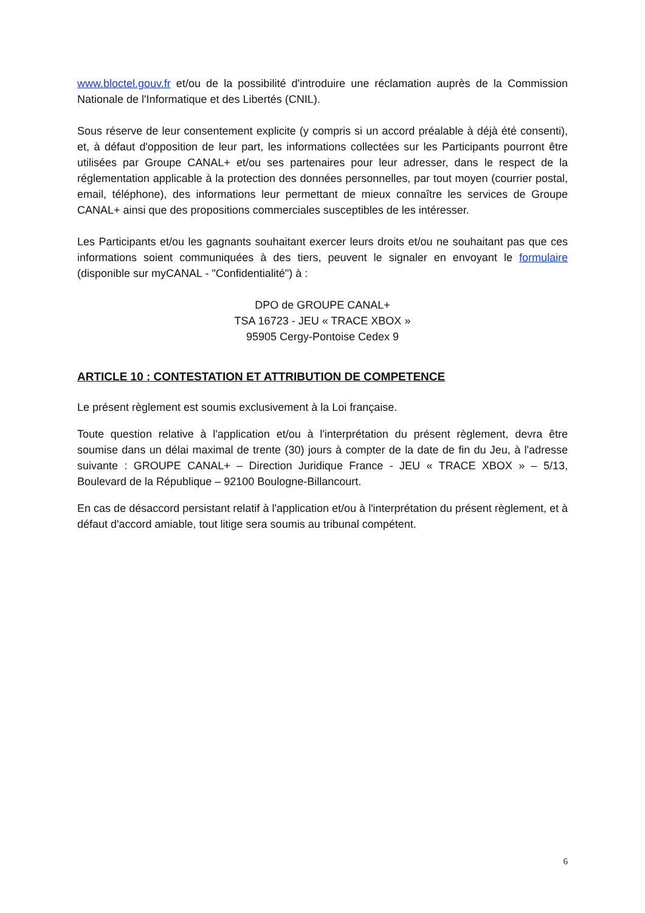www.bloctel.gouv.fr et/ou de la possibilité d'introduire une réclamation auprès de la Commission Nationale de l'Informatique et des Libertés (CNIL).
Sous réserve de leur consentement explicite (y compris si un accord préalable à déjà été consenti), et, à défaut d'opposition de leur part, les informations collectées sur les Participants pourront être utilisées par Groupe CANAL+ et/ou ses partenaires pour leur adresser, dans le respect de la réglementation applicable à la protection des données personnelles, par tout moyen (courrier postal, email, téléphone), des informations leur permettant de mieux connaître les services de Groupe CANAL+ ainsi que des propositions commerciales susceptibles de les intéresser.
Les Participants et/ou les gagnants souhaitant exercer leurs droits et/ou ne souhaitant pas que ces informations soient communiquées à des tiers, peuvent le signaler en envoyant le formulaire (disponible sur myCANAL - "Confidentialité") à :
DPO de GROUPE CANAL+
TSA 16723 - JEU « TRACE XBOX »
95905 Cergy-Pontoise Cedex 9
ARTICLE 10 : CONTESTATION ET ATTRIBUTION DE COMPETENCE
Le présent règlement est soumis exclusivement à la Loi française.
Toute question relative à l'application et/ou à l'interprétation du présent règlement, devra être soumise dans un délai maximal de trente (30) jours à compter de la date de fin du Jeu, à l'adresse suivante : GROUPE CANAL+ – Direction Juridique France - JEU « TRACE XBOX » – 5/13, Boulevard de la République – 92100 Boulogne-Billancourt.
En cas de désaccord persistant relatif à l'application et/ou à l'interprétation du présent règlement, et à défaut d'accord amiable, tout litige sera soumis au tribunal compétent.
6